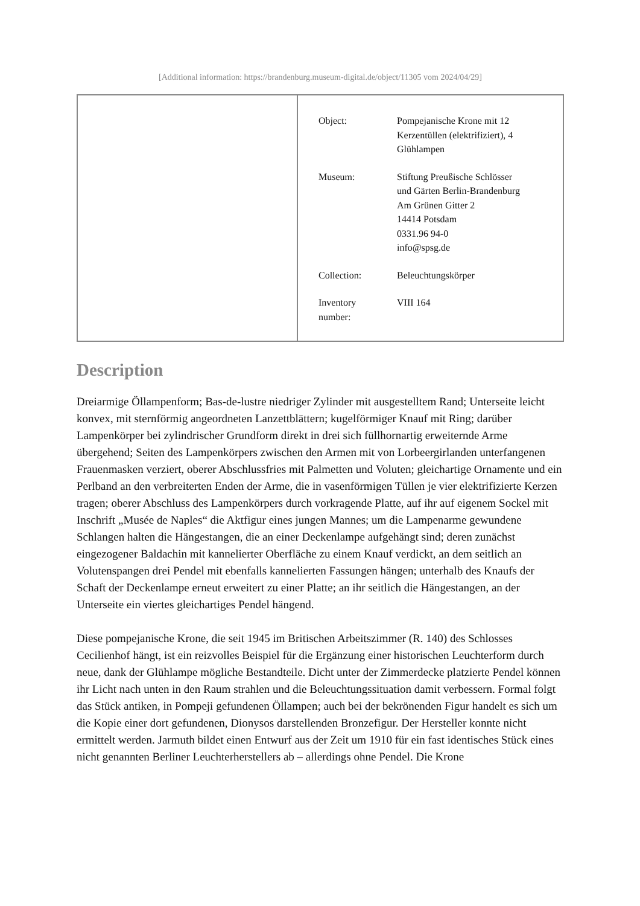[Additional information: https://brandenburg.museum-digital.de/object/11305 vom 2024/04/29]
| Object: | Pompejanische Krone mit 12 Kerzentüllen (elektrifiziert), 4 Glühlampen |
| Museum: | Stiftung Preußische Schlösser und Gärten Berlin-Brandenburg Am Grünen Gitter 2 14414 Potsdam 0331.96 94-0 info@spsg.de |
| Collection: | Beleuchtungskörper |
| Inventory number: | VIII 164 |
Description
Dreiarmige Öllampenform; Bas-de-lustre niedriger Zylinder mit ausgestelltem Rand; Unterseite leicht konvex, mit sternförmig angeordneten Lanzettblättern; kugelförmiger Knauf mit Ring; darüber Lampenkörper bei zylindrischer Grundform direkt in drei sich füllhornartig erweiternde Arme übergehend; Seiten des Lampenkörpers zwischen den Armen mit von Lorbeergirlanden unterfangenen Frauenmasken verziert, oberer Abschlussfries mit Palmetten und Voluten; gleichartige Ornamente und ein Perlband an den verbreiterten Enden der Arme, die in vasenförmigen Tüllen je vier elektrifizierte Kerzen tragen; oberer Abschluss des Lampenkörpers durch vorkragende Platte, auf ihr auf eigenem Sockel mit Inschrift „Musée de Naples“ die Aktfigur eines jungen Mannes; um die Lampenarme gewundene Schlangen halten die Hängestangen, die an einer Deckenlampe aufgehängt sind; deren zunächst eingezogener Baldachin mit kannelierter Oberfläche zu einem Knauf verdickt, an dem seitlich an Volutenspangen drei Pendel mit ebenfalls kannelierten Fassungen hängen; unterhalb des Knaufs der Schaft der Deckenlampe erneut erweitert zu einer Platte; an ihr seitlich die Hängestangen, an der Unterseite ein viertes gleichartiges Pendel hängend.
Diese pompejanische Krone, die seit 1945 im Britischen Arbeitszimmer (R. 140) des Schlosses Cecilienhof hängt, ist ein reizvolles Beispiel für die Ergänzung einer historischen Leuchterform durch neue, dank der Glühlampe mögliche Bestandteile. Dicht unter der Zimmerdecke platzierte Pendel können ihr Licht nach unten in den Raum strahlen und die Beleuchtungssituation damit verbessern. Formal folgt das Stück antiken, in Pompeji gefundenen Öllampen; auch bei der bekrönenden Figur handelt es sich um die Kopie einer dort gefundenen, Dionysos darstellenden Bronzefigur. Der Hersteller konnte nicht ermittelt werden. Jarmuth bildet einen Entwurf aus der Zeit um 1910 für ein fast identisches Stück eines nicht genannten Berliner Leuchterherstellers ab – allerdings ohne Pendel. Die Krone